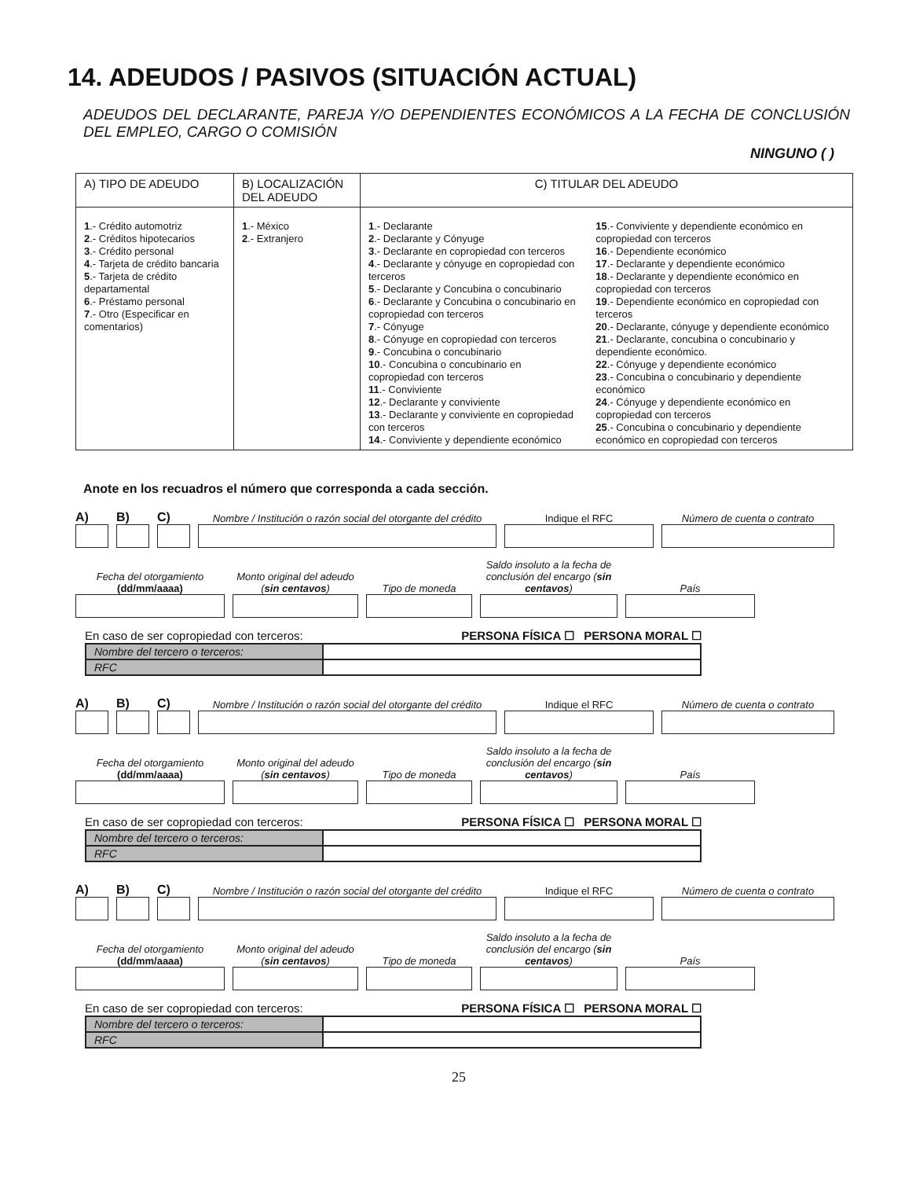14. ADEUDOS / PASIVOS (SITUACIÓN ACTUAL)
ADEUDOS DEL DECLARANTE, PAREJA Y/O DEPENDIENTES ECONÓMICOS A LA FECHA DE CONCLUSIÓN DEL EMPLEO, CARGO O COMISIÓN
NINGUNO ( )
| A) TIPO DE ADEUDO | B) LOCALIZACIÓN DEL ADEUDO | C) TITULAR DEL ADEUDO | |
| --- | --- | --- | --- |
| 1 .- Crédito automotriz 2 .- Créditos hipotecarios 3 .- Crédito personal 4 .- Tarjeta de crédito bancaria 5 .- Tarjeta de crédito departamental 6 .- Préstamo personal 7 .- Otro (Especificar en comentarios) | 1 .- México 2 .- Extranjero | 1 .- Declarante 2 .- Declarante y Cónyuge 3 .- Declarante en copropiedad con terceros 4 .- Declarante y cónyuge en copropiedad con terceros 5 .- Declarante y Concubina o concubinario 6 .- Declarante y Concubina o concubinario en copropiedad con terceros 7 .- Cónyuge 8 .- Cónyuge en copropiedad con terceros 9 .- Concubina o concubinario 10 .- Concubina o concubinario en copropiedad con terceros 11 .- Conviviente 12 .- Declarante y conviviente 13 .- Declarante y conviviente en copropiedad con terceros 14 .- Conviviente y dependiente económico | 15 .- Conviviente y dependiente económico en copropiedad con terceros 16 .- Dependiente económico 17 .- Declarante y dependiente económico 18 .- Declarante y dependiente económico en copropiedad con terceros 19 .- Dependiente económico en copropiedad con terceros 20 .- Declarante, cónyuge y dependiente económico 21 .- Declarante, concubina o concubinario y dependiente económico. 22 .- Cónyuge y dependiente económico 23 .- Concubina o concubinario y dependiente económico 24 .- Cónyuge y dependiente económico en copropiedad con terceros 25 .- Concubina o concubinario y dependiente económico en copropiedad con terceros |
Anote en los recuadros el número que corresponda a cada sección.
A)
B)
C)
Nombre / Institución o razón social del otorgante del crédito
Indique el RFC
Número de cuenta o contrato
Fecha del otorgamiento
(dd/mm/aaaa)
Monto original del adeudo (sin centavos)
Tipo de moneda
Saldo insoluto a la fecha de conclusión del encargo (sin centavos)
País
En caso de ser copropiedad con terceros: PERSONA FÍSICA ☐ PERSONA MORAL ☐
| Nombre del tercero o terceros: | |
| RFC | |
A)
B)
C)
Nombre / Institución o razón social del otorgante del crédito
Indique el RFC
Número de cuenta o contrato
Fecha del otorgamiento
(dd/mm/aaaa)
Monto original del adeudo (sin centavos)
Tipo de moneda
Saldo insoluto a la fecha de conclusión del encargo (sin centavos)
País
En caso de ser copropiedad con terceros: PERSONA FÍSICA ☐ PERSONA MORAL ☐
| Nombre del tercero o terceros: | |
| RFC | |
A)
B)
C)
Nombre / Institución o razón social del otorgante del crédito
Indique el RFC
Número de cuenta o contrato
Fecha del otorgamiento
(dd/mm/aaaa)
Monto original del adeudo (sin centavos)
Tipo de moneda
Saldo insoluto a la fecha de conclusión del encargo (sin centavos)
País
En caso de ser copropiedad con terceros: PERSONA FÍSICA ☐ PERSONA MORAL ☐
| Nombre del tercero o terceros: | |
| RFC | |
25